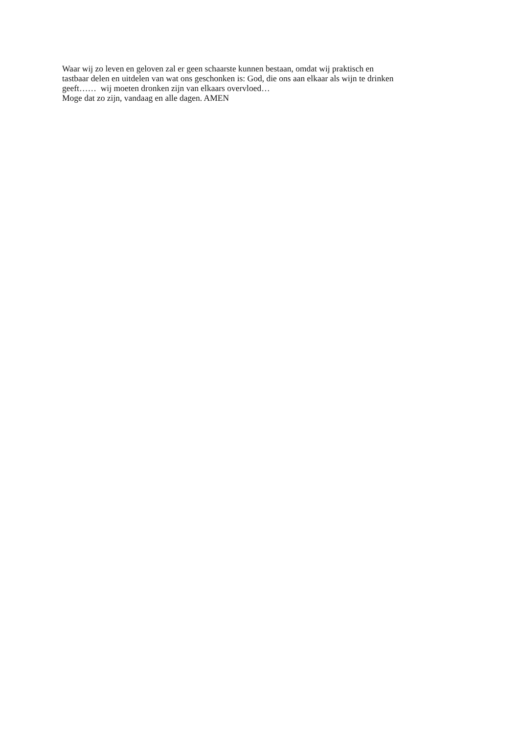Waar wij zo leven en geloven zal er geen schaarste kunnen bestaan, omdat wij praktisch en
tastbaar delen en uitdelen van wat ons geschonken is: God, die ons aan elkaar als wijn te drinken
geeft…… wij moeten dronken zijn van elkaars overvloed…
Moge dat zo zijn, vandaag en alle dagen. AMEN